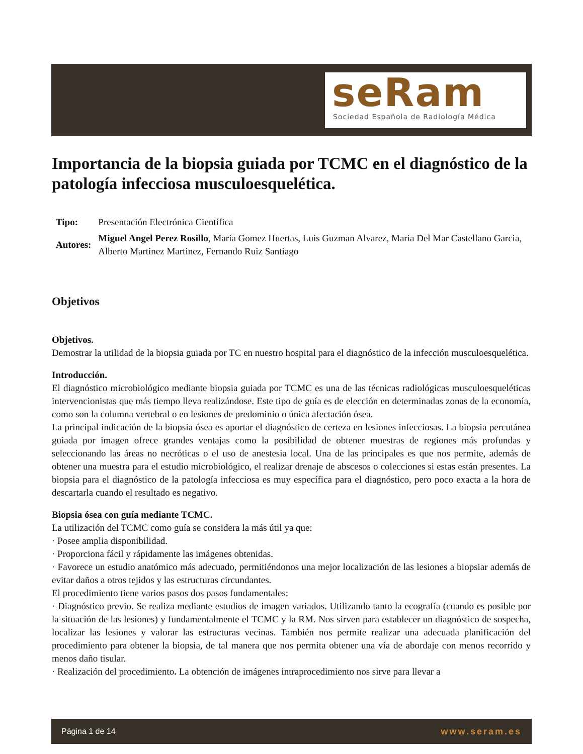seRam
Sociedad Española de Radiología Médica
Importancia de la biopsia guiada por TCMC en el diagnóstico de la patología infecciosa musculoesquelética.
| Tipo: | Presentación Electrónica Científica |
| Autores: | Miguel Angel Perez Rosillo , Maria Gomez Huertas, Luis Guzman Alvarez, Maria Del Mar Castellano Garcia, Alberto Martinez Martinez, Fernando Ruiz Santiago |
Objetivos
Objetivos.
Demostrar la utilidad de la biopsia guiada por TC en nuestro hospital para el diagnóstico de la infección musculoesquelética.
Introducción.
El diagnóstico microbiológico mediante biopsia guiada por TCMC es una de las técnicas radiológicas musculoesqueléticas intervencionistas que más tiempo lleva realizándose. Este tipo de guía es de elección en determinadas zonas de la economía, como son la columna vertebral o en lesiones de predominio o única afectación ósea.
La principal indicación de la biopsia ósea es aportar el diagnóstico de certeza en lesiones infecciosas. La biopsia percutánea guiada por imagen ofrece grandes ventajas como la posibilidad de obtener muestras de regiones más profundas y seleccionando las áreas no necróticas o el uso de anestesia local. Una de las principales es que nos permite, además de obtener una muestra para el estudio microbiológico, el realizar drenaje de abscesos o colecciones si estas están presentes. La biopsia para el diagnóstico de la patología infecciosa es muy específica para el diagnóstico, pero poco exacta a la hora de descartarla cuando el resultado es negativo.
Biopsia ósea con guía mediante TCMC.
La utilización del TCMC como guía se considera la más útil ya que:
· Posee amplia disponibilidad.
· Proporciona fácil y rápidamente las imágenes obtenidas.
· Favorece un estudio anatómico más adecuado, permitiéndonos una mejor localización de las lesiones a biopsiar además de evitar daños a otros tejidos y las estructuras circundantes.
El procedimiento tiene varios pasos dos pasos fundamentales:
· Diagnóstico previo. Se realiza mediante estudios de imagen variados. Utilizando tanto la ecografía (cuando es posible por la situación de las lesiones) y fundamentalmente el TCMC y la RM. Nos sirven para establecer un diagnóstico de sospecha, localizar las lesiones y valorar las estructuras vecinas. También nos permite realizar una adecuada planificación del procedimiento para obtener la biopsia, de tal manera que nos permita obtener una vía de abordaje con menos recorrido y menos daño tisular.
· Realización del procedimiento. La obtención de imágenes intraprocedimiento nos sirve para llevar a
Página 1 de 14 www.seram.es